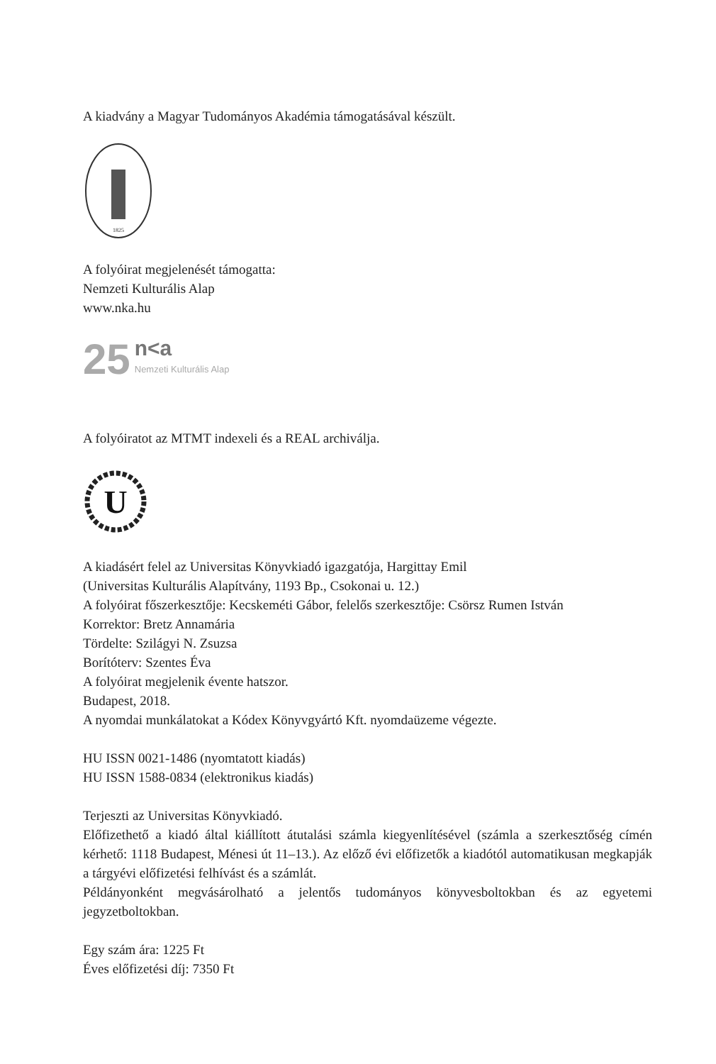A kiadvány a Magyar Tudományos Akadémia támogatásával készült.
1825
A folyóirat megjelenését támogatta:
Nemzeti Kulturális Alap
www.nka.hu
25
n<a
Nemzeti Kulturális Alap
A folyóiratot az MTMT indexeli és a REAL archiválja.
U
A kiadásért felel az Universitas Könyvkiadó igazgatója, Hargittay Emil
(Universitas Kulturális Alapítvány, 1193 Bp., Csokonai u. 12.)
A folyóirat főszerkesztője: Kecskeméti Gábor, felelős szerkesztője: Csörsz Rumen István
Korrektor: Bretz Annamária
Tördelte: Szilágyi N. Zsuzsa
Borítóterv: Szentes Éva
A folyóirat megjelenik évente hatszor.
Budapest, 2018.
A nyomdai munkálatokat a Kódex Könyvgyártó Kft. nyomdaüzeme végezte.
HU ISSN 0021-1486 (nyomtatott kiadás)
HU ISSN 1588-0834 (elektronikus kiadás)
Terjeszti az Universitas Könyvkiadó.
Előfizethető a kiadó által kiállított átutalási számla kiegyenlítésével (számla a szerkesztőség címén kérhető: 1118 Budapest, Ménesi út 11–13.). Az előző évi előfizetők a kiadótól automatikusan megkapják a tárgyévi előfizetési felhívást és a számlát.
Példányonként megvásárolható a jelentős tudományos könyvesboltokban és az egyetemi jegyzetboltokban.
Egy szám ára: 1225 Ft
Éves előfizetési díj: 7350 Ft